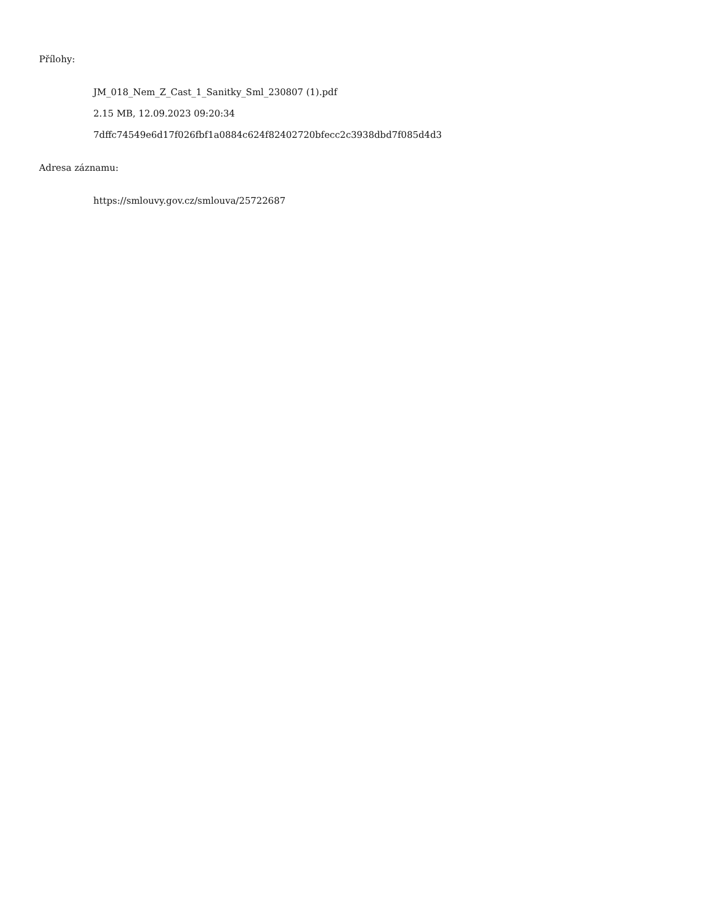Přílohy:
JM_018_Nem_Z_Cast_1_Sanitky_Sml_230807 (1).pdf
2.15 MB, 12.09.2023 09:20:34
7dffc74549e6d17f026fbf1a0884c624f82402720bfecc2c3938dbd7f085d4d3
Adresa záznamu:
https://smlouvy.gov.cz/smlouva/25722687